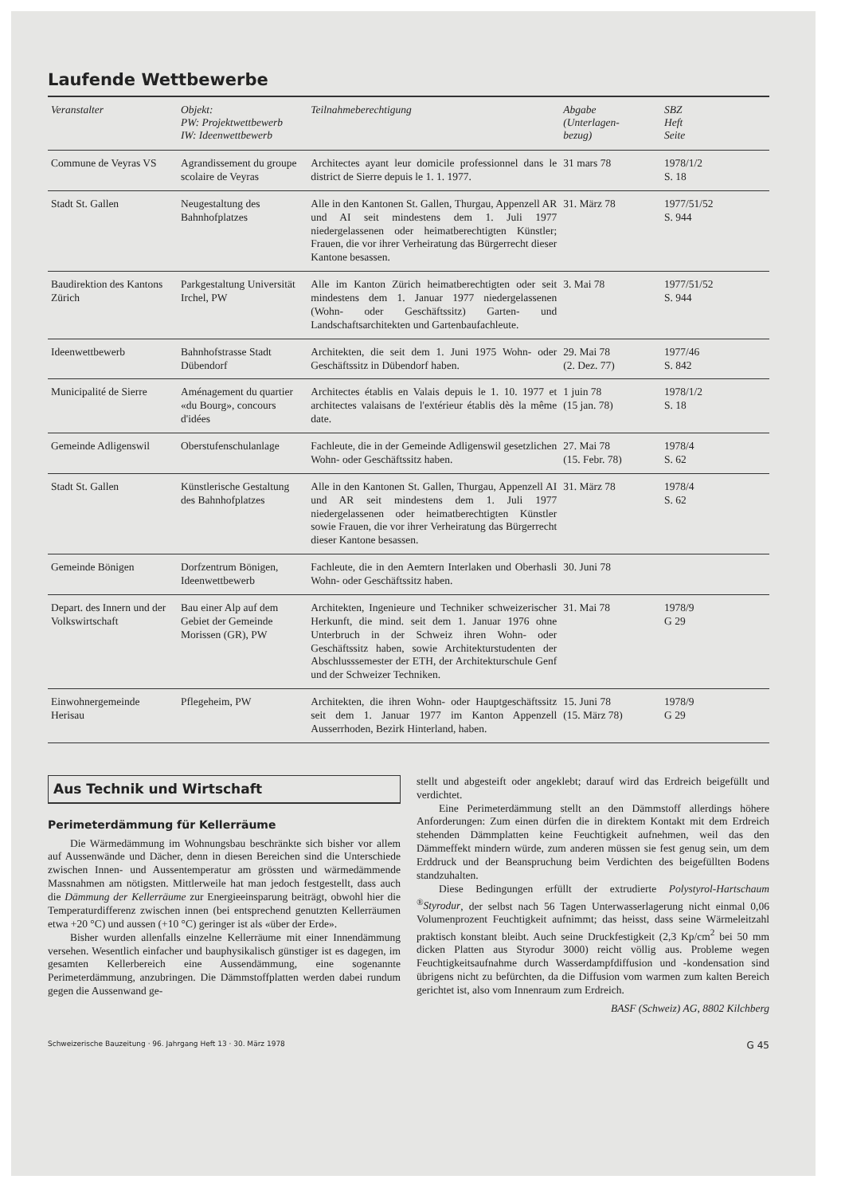Laufende Wettbewerbe
| Veranstalter | Objekt: PW: Projektwettbewerb IW: Ideenwettbewerb | Teilnahmeberechtigung | Abgabe (Unterlagen- bezug) | SBZ Heft Seite |
| --- | --- | --- | --- | --- |
| Commune de Veyras VS | Agrandissement du groupe scolaire de Veyras | Architectes ayant leur domicile professionnel dans le district de Sierre depuis le 1. 1. 1977. | 31 mars 78 | 1978/1/2 S. 18 |
| Stadt St. Gallen | Neugestaltung des Bahnhofplatzes | Alle in den Kantonen St. Gallen, Thurgau, Appenzell AR und AI seit mindestens dem 1. Juli 1977 niedergelassenen oder heimatberechtigten Künstler; Frauen, die vor ihrer Verheiratung das Bürgerrecht dieser Kantone besassen. | 31. März 78 | 1977/51/52 S. 944 |
| Baudirektion des Kantons Zürich | Parkgestaltung Universität Irchel, PW | Alle im Kanton Zürich heimatberechtigten oder seit mindestens dem 1. Januar 1977 niedergelassenen (Wohn- oder Geschäftssitz) Garten- und Landschaftsarchitekten und Gartenbaufachleute. | 3. Mai 78 | 1977/51/52 S. 944 |
| Ideenwettbewerb | Bahnhofstrasse Stadt Dübendorf | Architekten, die seit dem 1. Juni 1975 Wohn- oder Geschäftssitz in Dübendorf haben. | 29. Mai 78 (2. Dez. 77) | 1977/46 S. 842 |
| Municipalité de Sierre | Aménagement du quartier «du Bourg», concours d'idées | Architectes établis en Valais depuis le 1. 10. 1977 et architectes valaisans de l'extérieur établis dès la même date. | 1 juin 78 (15 jan. 78) | 1978/1/2 S. 18 |
| Gemeinde Adligenswil | Oberstufenschulanlage | Fachleute, die in der Gemeinde Adligenswil gesetzlichen Wohn- oder Geschäftssitz haben. | 27. Mai 78 (15. Febr. 78) | 1978/4 S. 62 |
| Stadt St. Gallen | Künstlerische Gestaltung des Bahnhofplatzes | Alle in den Kantonen St. Gallen, Thurgau, Appenzell AI und AR seit mindestens dem 1. Juli 1977 niedergelassenen oder heimatberechtigten Künstler sowie Frauen, die vor ihrer Verheiratung das Bürgerrecht dieser Kantone besassen. | 31. März 78 | 1978/4 S. 62 |
| Gemeinde Bönigen | Dorfzentrum Bönigen, Ideenwettbewerb | Fachleute, die in den Aemtern Interlaken und Oberhasli Wohn- oder Geschäftssitz haben. | 30. Juni 78 | |
| Depart. des Innern und der Volkswirtschaft | Bau einer Alp auf dem Gebiet der Gemeinde Morissen (GR), PW | Architekten, Ingenieure und Techniker schweizerischer Herkunft, die mind. seit dem 1. Januar 1976 ohne Unterbruch in der Schweiz ihren Wohn- oder Geschäftssitz haben, sowie Architekturstudenten der Abschlusssemester der ETH, der Architekturschule Genf und der Schweizer Techniken. | 31. Mai 78 | 1978/9 G 29 |
| Einwohnergemeinde Herisau | Pflegeheim, PW | Architekten, die ihren Wohn- oder Hauptgeschäftssitz seit dem 1. Januar 1977 im Kanton Appenzell Ausserrhoden, Bezirk Hinterland, haben. | 15. Juni 78 (15. März 78) | 1978/9 G 29 |
Aus Technik und Wirtschaft
Perimeterdämmung für Kellerräume
Die Wärmedämmung im Wohnungsbau beschränkte sich bisher vor allem auf Aussenwände und Dächer, denn in diesen Bereichen sind die Unterschiede zwischen Innen- und Aussentemperatur am grössten und wärmedämmende Massnahmen am nötigsten. Mittlerweile hat man jedoch festgestellt, dass auch die Dämmung der Kellerräume zur Energieeinsparung beiträgt, obwohl hier die Temperaturdifferenz zwischen innen (bei entsprechend genutzten Kellerräumen etwa +20 °C) und aussen (+10 °C) geringer ist als «über der Erde».
Bisher wurden allenfalls einzelne Kellerräume mit einer Innendämmung versehen. Wesentlich einfacher und bauphysikalisch günstiger ist es dagegen, im gesamten Kellerbereich eine Aussendämmung, eine sogenannte Perimeterdämmung, anzubringen. Die Dämmstoffplatten werden dabei rundum gegen die Aussenwand ge-
stellt und abgesteift oder angeklebt; darauf wird das Erdreich beigefüllt und verdichtet.
Eine Perimeterdämmung stellt an den Dämmstoff allerdings höhere Anforderungen: Zum einen dürfen die in direktem Kontakt mit dem Erdreich stehenden Dämmplatten keine Feuchtigkeit aufnehmen, weil das den Dämmeffekt mindern würde, zum anderen müssen sie fest genug sein, um dem Erddruck und der Beanspruchung beim Verdichten des beigefüllten Bodens standzuhalten.
Diese Bedingungen erfüllt der extrudierte Polystyrol-Hartschaum <sup>®</sup>Styrodur, der selbst nach 56 Tagen Unterwasserlagerung nicht einmal 0,06 Volumenprozent Feuchtigkeit aufnimmt; das heisst, dass seine Wärmeleitzahl praktisch konstant bleibt. Auch seine Druckfestigkeit (2,3 Kp/cm<sup>2</sup> bei 50 mm dicken Platten aus Styrodur 3000) reicht völlig aus. Probleme wegen Feuchtigkeitsaufnahme durch Wasserdampfdiffusion und -kondensation sind übrigens nicht zu befürchten, da die Diffusion vom warmen zum kalten Bereich gerichtet ist, also vom Innenraum zum Erdreich.
BASF (Schweiz) AG, 8802 Kilchberg
Schweizerische Bauzeitung · 96. Jahrgang Heft 13 · 30. März 1978 G 45